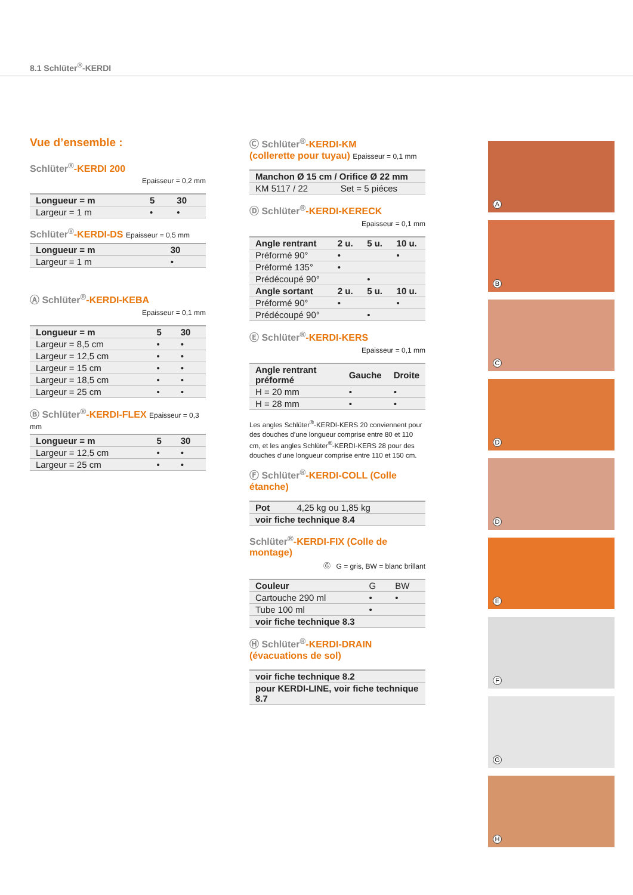8.1 Schlüter<sup>®</sup>-KERDI
Vue d’ensemble :
Schlüter<sup>®</sup>-KERDI 200
Epaisseur = 0,2 mm
| Longueur = m | 5 | 30 |
| --- | --- | --- |
| Largeur = 1 m | • | • |
Schlüter<sup>®</sup>-KERDI-DS Epaisseur = 0,5 mm
| Longueur = m | 30 |
| --- | --- |
| Largeur = 1 m | • |
Ⓐ Schlüter<sup>®</sup>-KERDI-KEBA
Epaisseur = 0,1 mm
| Longueur = m | 5 | 30 |
| --- | --- | --- |
| Largeur = 8,5 cm | • | • |
| Largeur = 12,5 cm | • | • |
| Largeur = 15 cm | • | • |
| Largeur = 18,5 cm | • | • |
| Largeur = 25 cm | • | • |
Ⓑ Schlüter<sup>®</sup>-KERDI-FLEX Epaisseur = 0,3 mm
| Longueur = m | 5 | 30 |
| --- | --- | --- |
| Largeur = 12,5 cm | • | • |
| Largeur = 25 cm | • | • |
Ⓒ Schlüter<sup>®</sup>-KERDI-KM
(collerette pour tuyau) Epaisseur = 0,1 mm
| Manchon Ø 15 cm / Orifice Ø 22 mm | |
| --- | --- |
| KM 5117 / 22 | Set = 5 piéces |
Ⓓ Schlüter<sup>®</sup>-KERDI-KERECK
Epaisseur = 0,1 mm
| Angle rentrant | 2 u. | 5 u. | 10 u. |
| --- | --- | --- | --- |
| Préformé 90° | • | | • |
| Préformé 135° | • | | |
| Prédécoupé 90° | | • | |
| Angle sortant | 2 u. | 5 u. | 10 u. |
| Préformé 90° | • | | • |
| Prédécoupé 90° | | • | |
Ⓔ Schlüter<sup>®</sup>-KERDI-KERS
Epaisseur = 0,1 mm
| Angle rentrant préformé | Gauche | Droite |
| --- | --- | --- |
| H = 20 mm | • | • |
| H = 28 mm | • | • |
Les angles Schlüter<sup>®</sup>-KERDI-KERS 20 conviennent pour des douches d’une longueur comprise entre 80 et 110 cm, et les angles Schlüter<sup>®</sup>-KERDI-KERS 28 pour des douches d’une longueur comprise entre 110 et 150 cm.
Ⓕ Schlüter<sup>®</sup>-KERDI-COLL (Colle étanche)
| Pot | 4,25 kg ou 1,85 kg |
| voir fiche technique 8.4 | |
Schlüter<sup>®</sup>-KERDI-FIX (Colle de montage)
Ⓖ G = gris, BW = blanc brillant
| Couleur | G | BW |
| Cartouche 290 ml | • | • |
| Tube 100 ml | • | |
| voir fiche technique 8.3 | | |
Ⓗ Schlüter<sup>®</sup>-KERDI-DRAIN
(évacuations de sol)
| voir fiche technique 8.2 |
| --- |
| pour KERDI-LINE, voir fiche technique 8.7 |
A
B
C
D
D
E
F
G
H